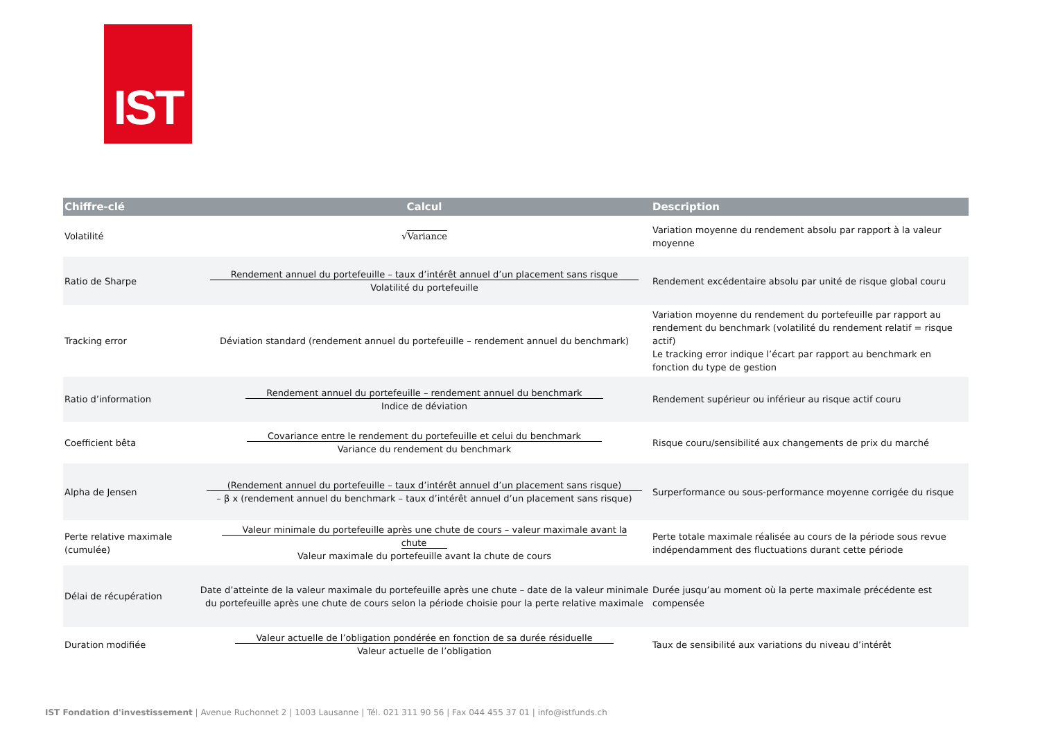IST
| Chiffre-clé | Calcul | Description |
| --- | --- | --- |
| Volatilité | √ Variance | Variation moyenne du rendement absolu par rapport à la valeur moyenne |
| Ratio de Sharpe | Rendement annuel du portefeuille – taux d’intérêt annuel d’un placement sans risque Volatilité du portefeuille | Rendement excédentaire absolu par unité de risque global couru |
| Tracking error | Déviation standard (rendement annuel du portefeuille – rendement annuel du benchmark) | Variation moyenne du rendement du portefeuille par rapport au rendement du benchmark (volatilité du rendement relatif = risque actif) Le tracking error indique l’écart par rapport au benchmark en fonction du type de gestion |
| Ratio d’information | Rendement annuel du portefeuille – rendement annuel du benchmark Indice de déviation | Rendement supérieur ou inférieur au risque actif couru |
| Coefficient bêta | Covariance entre le rendement du portefeuille et celui du benchmark Variance du rendement du benchmark | Risque couru/sensibilité aux changements de prix du marché |
| Alpha de Jensen | (Rendement annuel du portefeuille – taux d’intérêt annuel d’un placement sans risque) – β x (rendement annuel du benchmark – taux d’intérêt annuel d’un placement sans risque) | Surperformance ou sous-performance moyenne corrigée du risque |
| Perte relative maximale (cumulée) | Valeur minimale du portefeuille après une chute de cours – valeur maximale avant la chute Valeur maximale du portefeuille avant la chute de cours | Perte totale maximale réalisée au cours de la période sous revue indépendamment des fluctuations durant cette période |
| Délai de récupération | Date d’atteinte de la valeur maximale du portefeuille après une chute – date de la valeur minimale du portefeuille après une chute de cours selon la période choisie pour la perte relative maximale | Durée jusqu’au moment où la perte maximale précédente est compensée |
| Duration modifiée | Valeur actuelle de l’obligation pondérée en fonction de sa durée résiduelle Valeur actuelle de l’obligation | Taux de sensibilité aux variations du niveau d’intérêt |
IST Fondation d'investissement | Avenue Ruchonnet 2 | 1003 Lausanne | Tél. 021 311 90 56 | Fax 044 455 37 01 | info@istfunds.ch